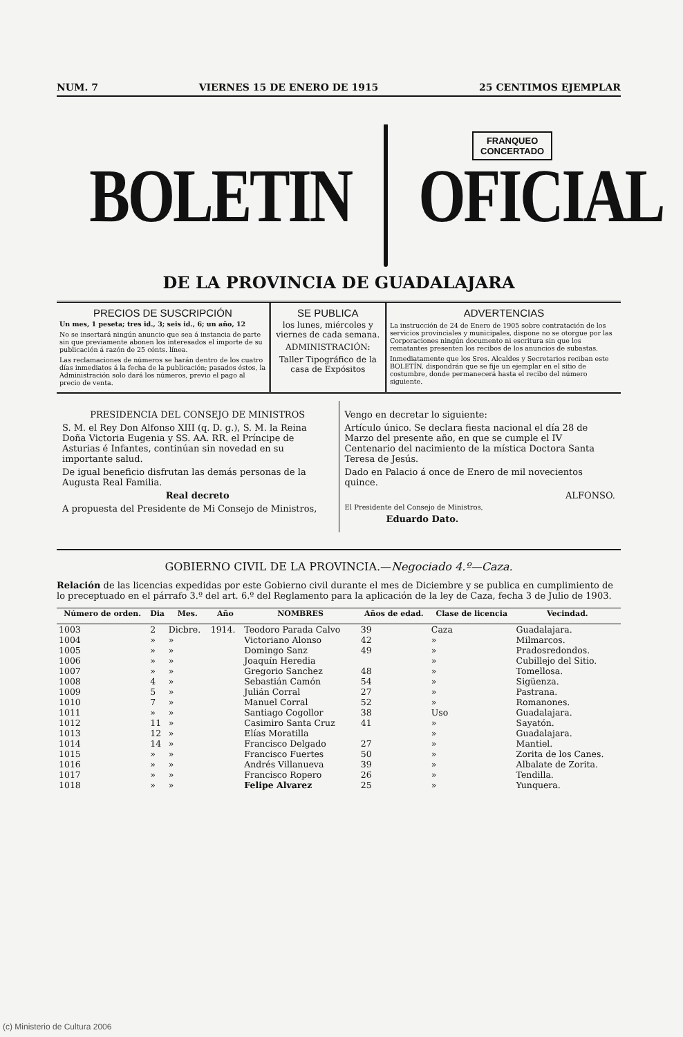FRANQUEO
CONCERTADO
NUM. 7 VIERNES 15 DE ENERO DE 1915 25 CENTIMOS EJEMPLAR
BOLETIN OFICIAL
DE LA PROVINCIA DE GUADALAJARA
PRECIOS DE SUSCRIPCIÓN
Un mes, 1 peseta; tres id., 3; seis id., 6; un año, 12
No se insertará ningún anuncio que sea á instancia de parte sin que previamente abonen los interesados el importe de su publicación á razón de 25 cénts. línea.
Las reclamaciones de números se harán dentro de los cuatro días inmediatos á la fecha de la publicación; pasados éstos, la Administración solo dará los números, previo el pago al precio de venta.
SE PUBLICA
los lunes, miércoles y viernes de cada semana.
ADMINISTRACIÓN:
Taller Tipográfico de la casa de Expósitos
ADVERTENCIAS
La instrucción de 24 de Enero de 1905 sobre contratación de los servicios provinciales y municipales, dispone no se otorgue por las Corporaciones ningún documento ni escritura sin que los rematantes presenten los recibos de los anuncios de subastas.
Inmediatamente que los Sres. Alcaldes y Secretarios reciban este BOLETÍN, dispondrán que se fije un ejemplar en el sitio de costumbre, donde permanecerá hasta el recibo del número siguiente.
PRESIDENCIA DEL CONSEJO DE MINISTROS
S. M. el Rey Don Alfonso XIII (q. D. g.), S. M. la Reina Doña Victoria Eugenia y SS. AA. RR. el Príncipe de Asturias é Infantes, continúan sin novedad en su importante salud.
De igual beneficio disfrutan las demás personas de la Augusta Real Familia.
Real decreto
A propuesta del Presidente de Mi Consejo de Ministros,
Vengo en decretar lo siguiente:
Artículo único. Se declara fiesta nacional el día 28 de Marzo del presente año, en que se cumple el IV Centenario del nacimiento de la mística Doctora Santa Teresa de Jesús.
Dado en Palacio á once de Enero de mil novecientos quince.
ALFONSO.
El Presidente del Consejo de Ministros,
Eduardo Dato.
GOBIERNO CIVIL DE LA PROVINCIA.—Negociado 4.º—Caza.
Relación de las licencias expedidas por este Gobierno civil durante el mes de Diciembre y se publica en cumplimiento de lo preceptuado en el párrafo 3.º del art. 6.º del Reglamento para la aplicación de la ley de Caza, fecha 3 de Julio de 1903.
| Número de orden. | Dia | Mes. | Año | NOMBRES | Años de edad. | Clase de licencia | Vecindad. |
| --- | --- | --- | --- | --- | --- | --- | --- |
| 1003 | 2 | Dicbre. | 1914. | Teodoro Parada Calvo | 39 | Caza | Guadalajara. |
| 1004 | » | » | | Victoriano Alonso | 42 | » | Milmarcos. |
| 1005 | » | » | | Domingo Sanz | 49 | » | Pradosredondos. |
| 1006 | » | » | | Joaquín Heredia | | » | Cubillejo del Sitio. |
| 1007 | » | » | | Gregorio Sanchez | 48 | » | Tomellosa. |
| 1008 | 4 | » | | Sebastián Camón | 54 | » | Sigüenza. |
| 1009 | 5 | » | | Julián Corral | 27 | » | Pastrana. |
| 1010 | 7 | » | | Manuel Corral | 52 | » | Romanones. |
| 1011 | » | » | | Santiago Cogollor | 38 | Uso | Guadalajara. |
| 1012 | 11 | » | | Casimiro Santa Cruz | 41 | » | Sayatón. |
| 1013 | 12 | » | | Elías Moratilla | | » | Guadalajara. |
| 1014 | 14 | » | | Francisco Delgado | 27 | » | Mantiel. |
| 1015 | » | » | | Francisco Fuertes | 50 | » | Zorita de los Canes. |
| 1016 | » | » | | Andrés Villanueva | 39 | » | Albalate de Zorita. |
| 1017 | » | » | | Francisco Ropero | 26 | » | Tendilla. |
| 1018 | » | » | | Felipe Alvarez | 25 | » | Yunquera. |
(c) Ministerio de Cultura 2006